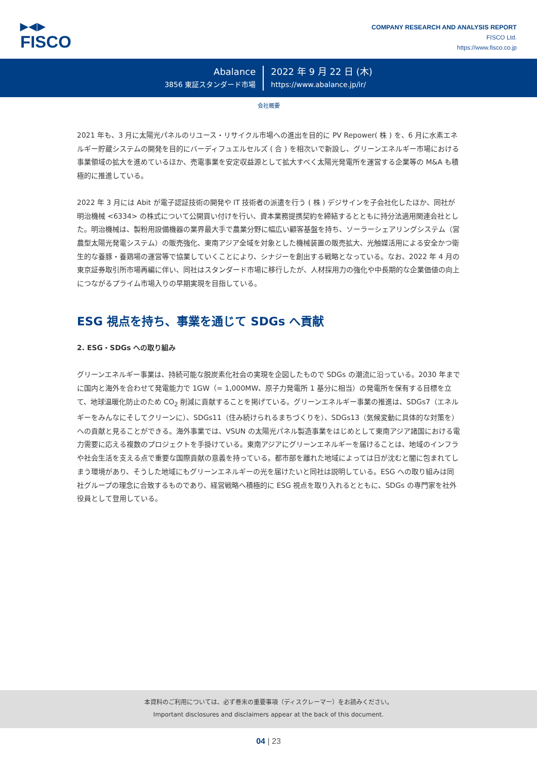▶◀▶
FISCO
COMPANY RESEARCH AND ANALYSIS REPORT
FISCO Ltd.
https://www.fisco.co.jp
Abalance
3856 東証スタンダード市場
2022 年 9 月 22 日 (木)
https://www.abalance.jp/ir/
会社概要
2021 年も、3 月に太陽光パネルのリユース・リサイクル市場への進出を目的に PV Repower( 株 ) を、6 月に水素エネルギー貯蔵システムの開発を目的にバーディフュエルセルズ ( 合 ) を相次いで新設し、グリーンエネルギー市場における事業領域の拡大を進めているほか、売電事業を安定収益源として拡大すべく太陽光発電所を運営する企業等の M&A も積極的に推進している。
2022 年 3 月には Abit が電子認証技術の開発や IT 技術者の派遣を行う ( 株 ) デジサインを子会社化したほか、同社が明治機械 <6334> の株式について公開買い付けを行い、資本業務提携契約を締結するとともに持分法適用関連会社とした。明治機械は、製粉用設備機器の業界最大手で農業分野に幅広い顧客基盤を持ち、ソーラーシェアリングシステム（営農型太陽光発電システム）の販売強化、東南アジア全域を対象とした機械装置の販売拡大、光触媒活用による安全かつ衛生的な養豚・養鶏場の運営等で協業していくことにより、シナジーを創出する戦略となっている。なお、2022 年 4 月の東京証券取引所市場再編に伴い、同社はスタンダード市場に移行したが、人材採用力の強化や中長期的な企業価値の向上につながるプライム市場入りの早期実現を目指している。
ESG 視点を持ち、事業を通じて SDGs へ貢献
2. ESG・SDGs への取り組み
グリーンエネルギー事業は、持続可能な脱炭素化社会の実現を企図したもので SDGs の潮流に沿っている。2030 年までに国内と海外を合わせて発電能力で 1GW（= 1,000MW、原子力発電所 1 基分に相当）の発電所を保有する目標を立て、地球温暖化防止のため CO<sub>2</sub> 削減に貢献することを掲げている。グリーンエネルギー事業の推進は、SDGs7（エネルギーをみんなにそしてクリーンに）、SDGs11（住み続けられるまちづくりを）、SDGs13（気候変動に具体的な対策を）への貢献と見ることができる。海外事業では、VSUN の太陽光パネル製造事業をはじめとして東南アジア諸国における電力需要に応える複数のプロジェクトを手掛けている。東南アジアにグリーンエネルギーを届けることは、地域のインフラや社会生活を支える点で重要な国際貢献の意義を持っている。都市部を離れた地域によっては日が沈むと闇に包まれてしまう環境があり、そうした地域にもグリーンエネルギーの光を届けたいと同社は説明している。ESG への取り組みは同社グループの理念に合致するものであり、経営戦略へ積極的に ESG 視点を取り入れるとともに、SDGs の専門家を社外役員として登用している。
本資料のご利用については、必ず巻末の重要事項（ディスクレーマー）をお読みください。
Important disclosures and disclaimers appear at the back of this document.
04 | 23